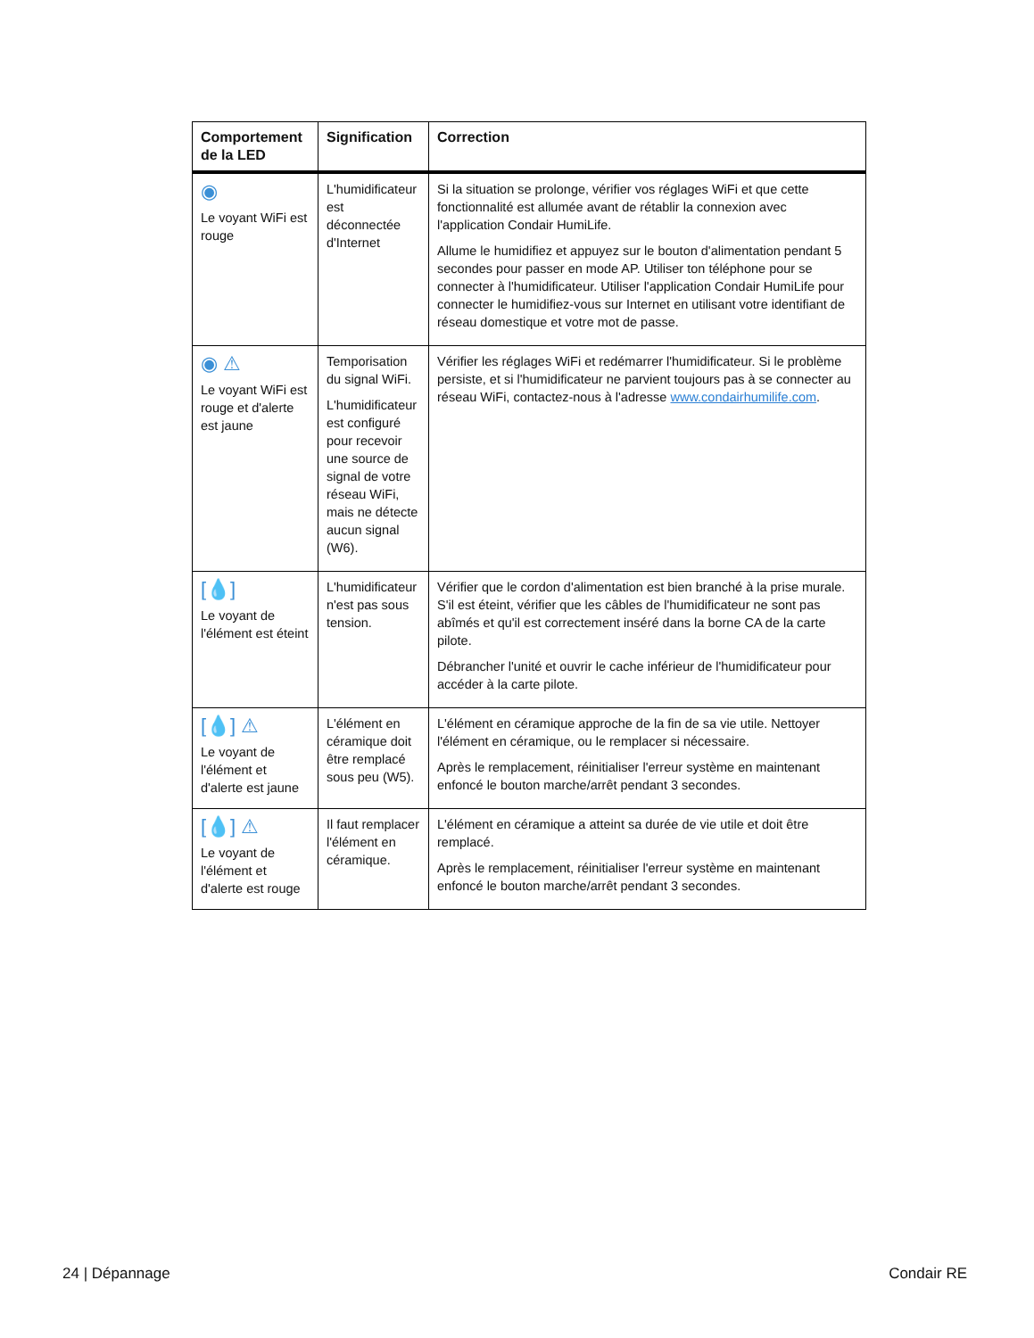| Comportement de la LED | Signification | Correction |
| --- | --- | --- |
| ◉ Le voyant WiFi est rouge | L'humidificateur est déconnectée d'Internet | Si la situation se prolonge, vérifier vos réglages WiFi et que cette fonctionnalité est allumée avant de rétablir la connexion avec l'application Condair HumiLife. Allume le humidifiez et appuyez sur le bouton d'alimentation pendant 5 secondes pour passer en mode AP. Utiliser ton téléphone pour se connecter à l'humidificateur. Utiliser l'application Condair HumiLife pour connecter le humidifiez-vous sur Internet en utilisant votre identifiant de réseau domestique et votre mot de passe. |
| ◉ ⚠ Le voyant WiFi est rouge et d'alerte est jaune | Temporisation du signal WiFi. L'humidificateur est configuré pour recevoir une source de signal de votre réseau WiFi, mais ne détecte aucun signal (W6). | Vérifier les réglages WiFi et redémarrer l'humidificateur. Si le problème persiste, et si l'humidificateur ne parvient toujours pas à se connecter au réseau WiFi, contactez-nous à l'adresse www.condairhumilife.com . |
| [💧] Le voyant de l'élément est éteint | L'humidificateur n'est pas sous tension. | Vérifier que le cordon d'alimentation est bien branché à la prise murale. S'il est éteint, vérifier que les câbles de l'humidificateur ne sont pas abîmés et qu'il est correctement inséré dans la borne CA de la carte pilote. Débrancher l'unité et ouvrir le cache inférieur de l'humidificateur pour accéder à la carte pilote. |
| [💧] ⚠ Le voyant de l'élément et d'alerte est jaune | L'élément en céramique doit être remplacé sous peu (W5). | L'élément en céramique approche de la fin de sa vie utile. Nettoyer l'élément en céramique, ou le remplacer si nécessaire. Après le remplacement, réinitialiser l'erreur système en maintenant enfoncé le bouton marche/arrêt pendant 3 secondes. |
| [💧] ⚠ Le voyant de l'élément et d'alerte est rouge | Il faut remplacer l'élément en céramique. | L'élément en céramique a atteint sa durée de vie utile et doit être remplacé. Après le remplacement, réinitialiser l'erreur système en maintenant enfoncé le bouton marche/arrêt pendant 3 secondes. |
24 | Dépannage Condair RE